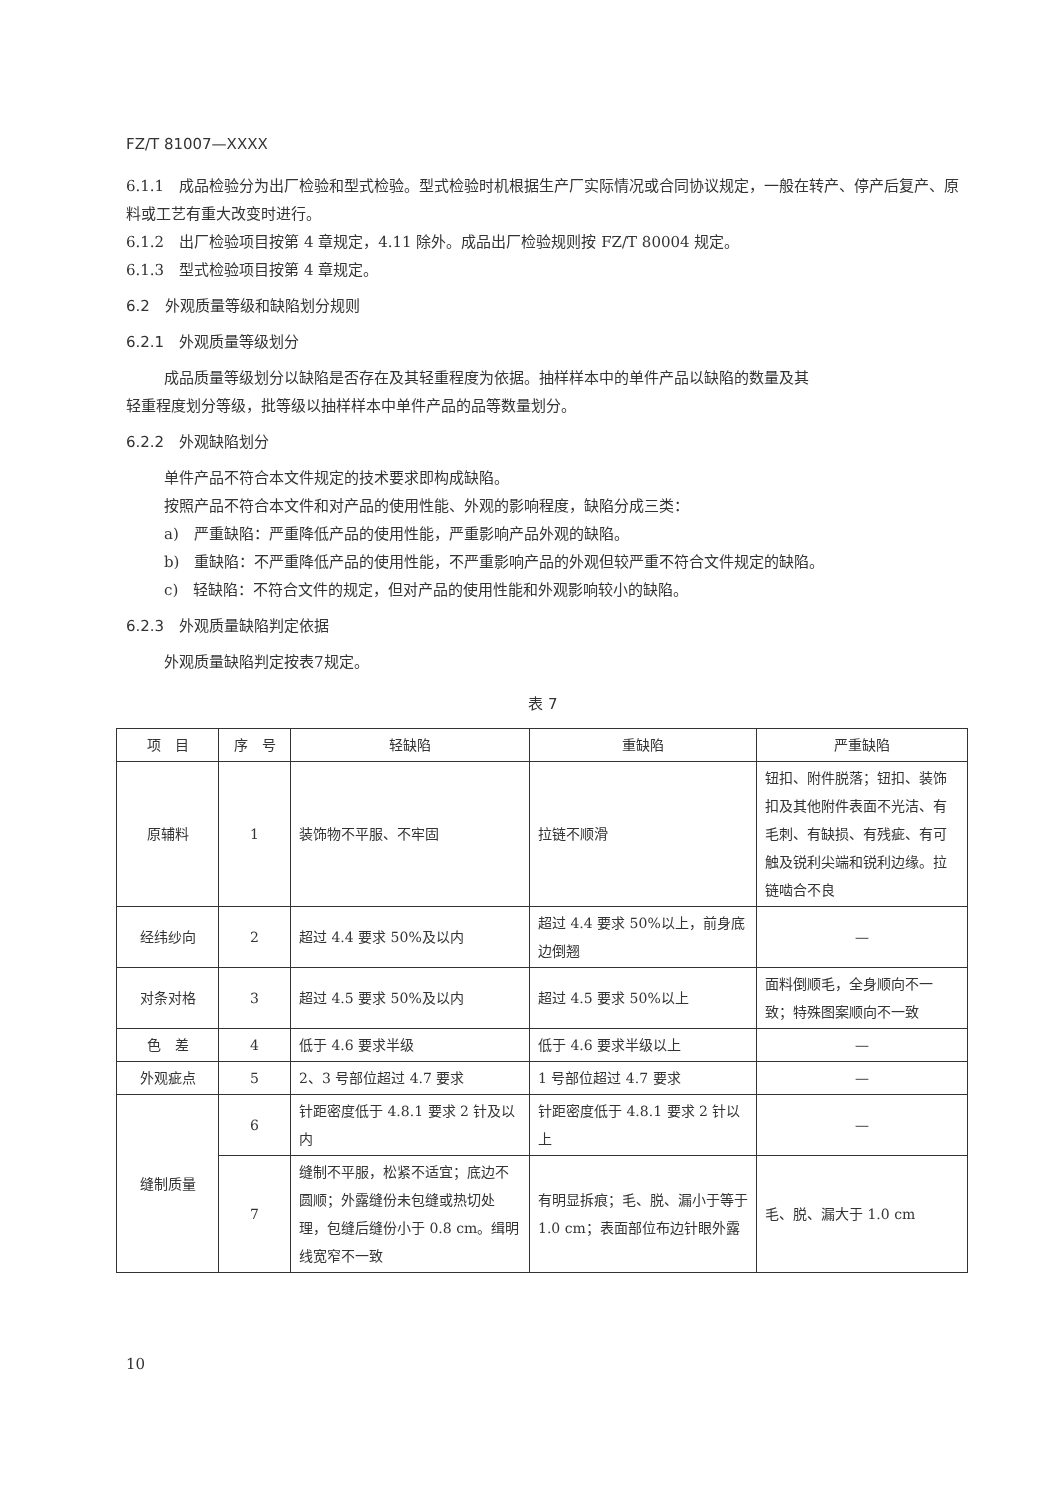FZ/T 81007—XXXX
6.1.1　成品检验分为出厂检验和型式检验。型式检验时机根据生产厂实际情况或合同协议规定，一般在转产、停产后复产、原料或工艺有重大改变时进行。
6.1.2　出厂检验项目按第 4 章规定，4.11 除外。成品出厂检验规则按 FZ/T 80004 规定。
6.1.3　型式检验项目按第 4 章规定。
6.2　外观质量等级和缺陷划分规则
6.2.1　外观质量等级划分
成品质量等级划分以缺陷是否存在及其轻重程度为依据。抽样样本中的单件产品以缺陷的数量及其
轻重程度划分等级，批等级以抽样样本中单件产品的品等数量划分。
6.2.2　外观缺陷划分
单件产品不符合本文件规定的技术要求即构成缺陷。
按照产品不符合本文件和对产品的使用性能、外观的影响程度，缺陷分成三类：
a)　严重缺陷：严重降低产品的使用性能，严重影响产品外观的缺陷。
b)　重缺陷：不严重降低产品的使用性能，不严重影响产品的外观但较严重不符合文件规定的缺陷。
c)　轻缺陷：不符合文件的规定，但对产品的使用性能和外观影响较小的缺陷。
6.2.3　外观质量缺陷判定依据
外观质量缺陷判定按表7规定。
表 7
| 项 目 | 序 号 | 轻缺陷 | 重缺陷 | 严重缺陷 |
| --- | --- | --- | --- | --- |
| 原辅料 | 1 | 装饰物不平服、不牢固 | 拉链不顺滑 | 钮扣、附件脱落；钮扣、装饰扣及其他附件表面不光洁、有毛刺、有缺损、有残疵、有可触及锐利尖端和锐利边缘。拉链啮合不良 |
| 经纬纱向 | 2 | 超过 4.4 要求 50%及以内 | 超过 4.4 要求 50%以上，前身底边倒翘 | — |
| 对条对格 | 3 | 超过 4.5 要求 50%及以内 | 超过 4.5 要求 50%以上 | 面料倒顺毛，全身顺向不一致；特殊图案顺向不一致 |
| 色 差 | 4 | 低于 4.6 要求半级 | 低于 4.6 要求半级以上 | — |
| 外观疵点 | 5 | 2、3 号部位超过 4.7 要求 | 1 号部位超过 4.7 要求 | — |
| 缝制质量 | 6 | 针距密度低于 4.8.1 要求 2 针及以内 | 针距密度低于 4.8.1 要求 2 针以上 | — |
| | 7 | 缝制不平服，松紧不适宜；底边不圆顺；外露缝份未包缝或热切处理，包缝后缝份小于 0.8 cm。缉明线宽窄不一致 | 有明显拆痕；毛、脱、漏小于等于 1.0 cm；表面部位布边针眼外露 | 毛、脱、漏大于 1.0 cm |
10